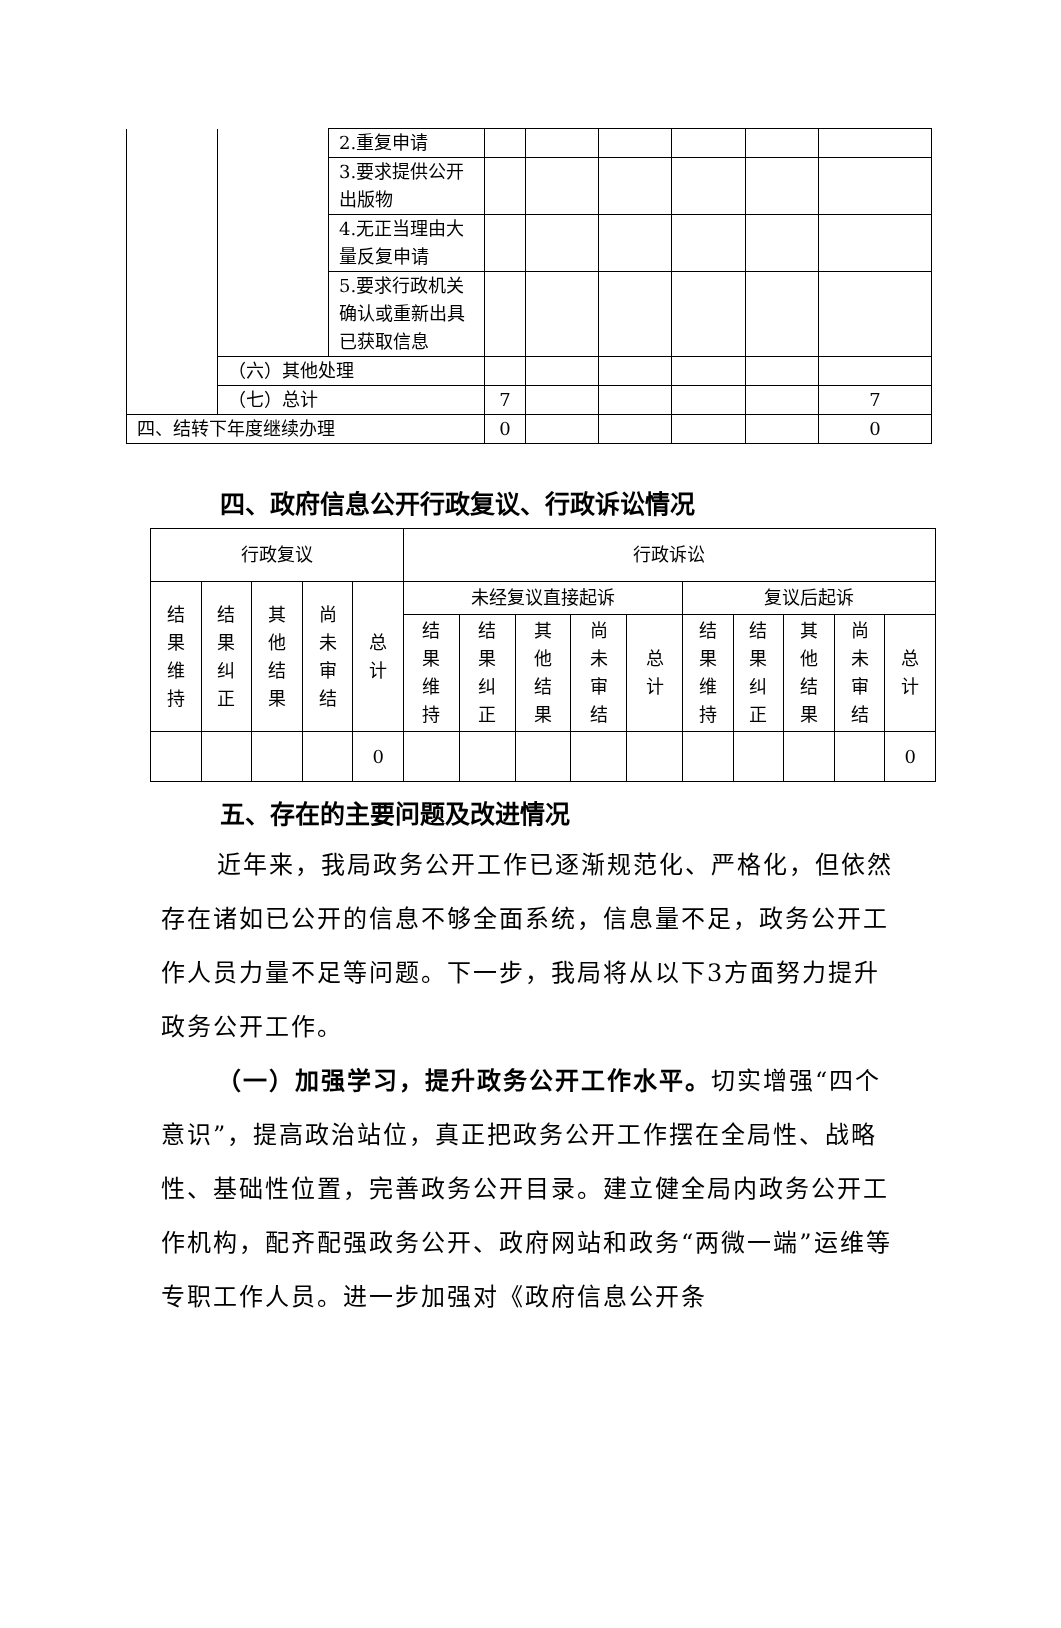| | | 2.重复申请 | | | | | | |
| | | 3.要求提供公开出版物 | | | | | | |
| | | 4.无正当理由大量反复申请 | | | | | | |
| | | 5.要求行政机关确认或重新出具已获取信息 | | | | | | |
| | （六）其他处理 | | | | | | | |
| | （七）总计 | | 7 | | | | | 7 |
| 四、结转下年度继续办理 | | | 0 | | | | | 0 |
四、政府信息公开行政复议、行政诉讼情况
| 行政复议 | | | | | 行政诉讼 | | | | | | | | | |
| 结果维持 | 结果纠正 | 其他结果 | 尚未审结 | 总计 | 未经复议直接起诉 | | | | | 复议后起诉 | | | | |
| | | | | | 结果维持 | 结果纠正 | 其他结果 | 尚未审结 | 总计 | 结果维持 | 结果纠正 | 其他结果 | 尚未审结 | 总计 |
| | | | | 0 | | | | | | | | | | 0 |
五、存在的主要问题及改进情况
近年来，我局政务公开工作已逐渐规范化、严格化，但依然存在诸如已公开的信息不够全面系统，信息量不足，政务公开工作人员力量不足等问题。下一步，我局将从以下3方面努力提升政务公开工作。
（一）加强学习，提升政务公开工作水平。切实增强“四个意识”，提高政治站位，真正把政务公开工作摆在全局性、战略性、基础性位置，完善政务公开目录。建立健全局内政务公开工作机构，配齐配强政务公开、政府网站和政务“两微一端”运维等专职工作人员。进一步加强对《政府信息公开条